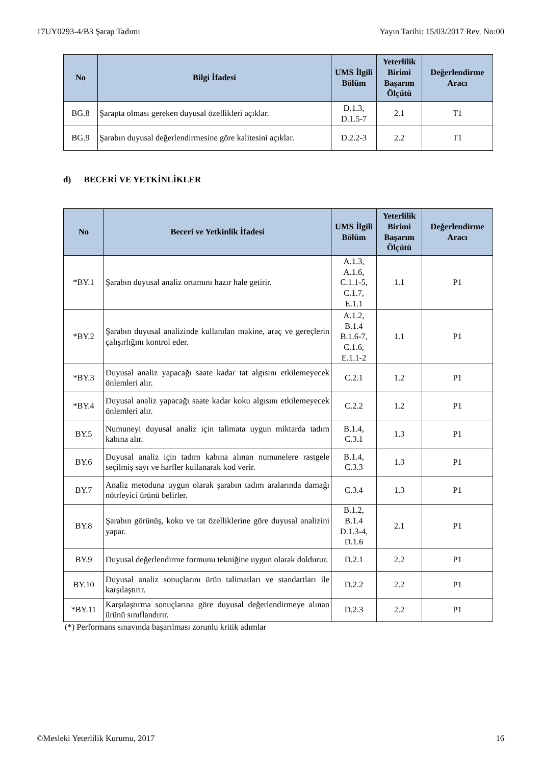17UY0293-4/B3 Şarap Tadımı Yayın Tarihi: 15/03/2017 Rev. No:00
| No | Bilgi İfadesi | UMS İlgili Bölüm | Yeterlilik Birimi Başarım Ölçütü | Değerlendirme Aracı |
| --- | --- | --- | --- | --- |
| BG.8 | Şarapta olması gereken duyusal özellikleri açıklar. | D.1.3, D.1.5-7 | 2.1 | T1 |
| BG.9 | Şarabın duyusal değerlendirmesine göre kalitesini açıklar. | D.2.2-3 | 2.2 | T1 |
d) BECERİ VE YETKİNLİKLER
| No | Beceri ve Yetkinlik İfadesi | UMS İlgili Bölüm | Yeterlilik Birimi Başarım Ölçütü | Değerlendirme Aracı |
| --- | --- | --- | --- | --- |
| *BY.1 | Şarabın duyusal analiz ortamını hazır hale getirir. | A.1.3, A.1.6, C.1.1-5, C.1.7, E.1.1 | 1.1 | P1 |
| *BY.2 | Şarabın duyusal analizinde kullanılan makine, araç ve gereçlerin çalışırlığını kontrol eder. | A.1.2, B.1.4 B.1.6-7, C.1.6, E.1.1-2 | 1.1 | P1 |
| *BY.3 | Duyusal analiz yapacağı saate kadar tat algısını etkilemeyecek önlemleri alır. | C.2.1 | 1.2 | P1 |
| *BY.4 | Duyusal analiz yapacağı saate kadar koku algısını etkilemeyecek önlemleri alır. | C.2.2 | 1.2 | P1 |
| BY.5 | Numuneyi duyusal analiz için talimata uygun miktarda tadım kabına alır. | B.1.4, C.3.1 | 1.3 | P1 |
| BY.6 | Duyusal analiz için tadım kabına alınan numunelere rastgele seçilmiş sayı ve harfler kullanarak kod verir. | B.1.4, C.3.3 | 1.3 | P1 |
| BY.7 | Analiz metoduna uygun olarak şarabın tadım aralarında damağı nötrleyici ürünü belirler. | C.3.4 | 1.3 | P1 |
| BY.8 | Şarabın görünüş, koku ve tat özelliklerine göre duyusal analizini yapar. | B.1.2, B.1.4 D.1.3-4, D.1.6 | 2.1 | P1 |
| BY.9 | Duyusal değerlendirme formunu tekniğine uygun olarak doldurur. | D.2.1 | 2.2 | P1 |
| BY.10 | Duyusal analiz sonuçlarını ürün talimatları ve standartları ile karşılaştırır. | D.2.2 | 2.2 | P1 |
| *BY.11 | Karşılaştırma sonuçlarına göre duyusal değerlendirmeye alınan ürünü sınıflandırır. | D.2.3 | 2.2 | P1 |
(*) Performans sınavında başarılması zorunlu kritik adımlar
©Mesleki Yeterlilik Kurumu, 2017 16